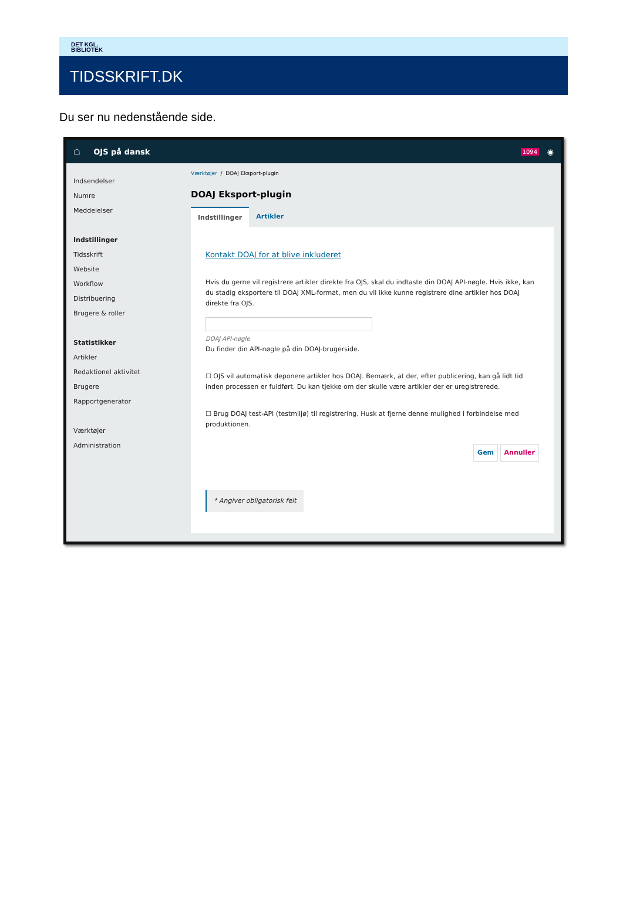DET KGL.
BIBLIOTEK
TIDSSKRIFT.DK
Du ser nu nedenstående side.
☖ OJS på dansk 1094 ◉
Indsendelser
Numre
Meddelelser
Indstillinger
Tidsskrift
Website
Workflow
Distribuering
Brugere & roller
Statistikker
Artikler
Redaktionel aktivitet
Brugere
Rapportgenerator
Værktøjer
Administration
Værktøjer / DOAJ Eksport-plugin
DOAJ Eksport-plugin
Indstillinger Artikler
Kontakt DOAJ for at blive inkluderet
Hvis du gerne vil registrere artikler direkte fra OJS, skal du indtaste din DOAJ API-nøgle. Hvis ikke, kan du stadig eksportere til DOAJ XML-format, men du vil ikke kunne registrere dine artikler hos DOAJ direkte fra OJS.
DOAJ API-nøgle
Du finder din API-nøgle på din DOAJ-brugerside.
☐ OJS vil automatisk deponere artikler hos DOAJ. Bemærk, at der, efter publicering, kan gå lidt tid inden processen er fuldført. Du kan tjekke om der skulle være artikler der er uregistrerede.
☐ Brug DOAJ test-API (testmiljø) til registrering. Husk at fjerne denne mulighed i forbindelse med produktionen.
Gem Annuller
* Angiver obligatorisk felt